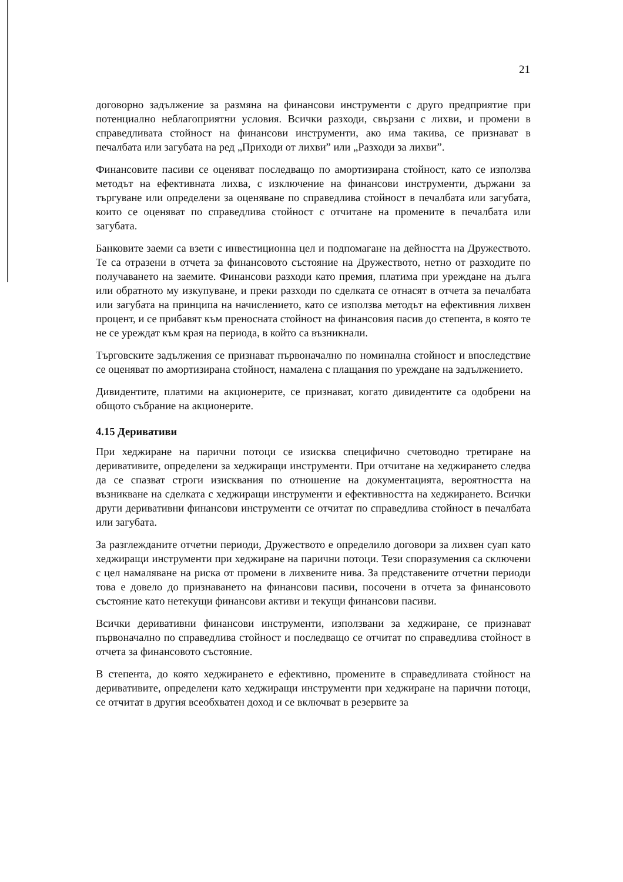21
договорно задължение за размяна на финансови инструменти с друго предприятие при потенциално неблагоприятни условия. Всички разходи, свързани с лихви, и промени в справедливата стойност на финансови инструменти, ако има такива, се признават в печалбата или загубата на ред „Приходи от лихви” или „Разходи за лихви”.
Финансовите пасиви се оценяват последващо по амортизирана стойност, като се използва методът на ефективната лихва, с изключение на финансови инструменти, държани за търгуване или определени за оценяване по справедлива стойност в печалбата или загубата, които се оценяват по справедлива стойност с отчитане на промените в печалбата или загубата.
Банковите заеми са взети с инвестиционна цел и подпомагане на дейността на Дружеството. Те са отразени в отчета за финансовото състояние на Дружеството, нетно от разходите по получаването на заемите. Финансови разходи като премия, платима при уреждане на дълга или обратното му изкупуване, и преки разходи по сделката се отнасят в отчета за печалбата или загубата на принципа на начислението, като се използва методът на ефективния лихвен процент, и се прибавят към преносната стойност на финансовия пасив до степента, в която те не се уреждат към края на периода, в който са възникнали.
Търговските задължения се признават първоначално по номинална стойност и впоследствие се оценяват по амортизирана стойност, намалена с плащания по уреждане на задължението.
Дивидентите, платими на акционерите, се признават, когато дивидентите са одобрени на общото събрание на акционерите.
4.15 Деривативи
При хеджиране на парични потоци се изисква специфично счетоводно третиране на деривативите, определени за хеджиращи инструменти. При отчитане на хеджирането следва да се спазват строги изисквания по отношение на документацията, вероятността на възникване на сделката с хеджиращи инструменти и ефективността на хеджирането. Всички други деривативни финансови инструменти се отчитат по справедлива стойност в печалбата или загубата.
За разглежданите отчетни периоди, Дружеството е определило договори за лихвен суап като хеджиращи инструменти при хеджиране на парични потоци. Тези споразумения са сключени с цел намаляване на риска от промени в лихвените нива. За представените отчетни периоди това е довело до признаването на финансови пасиви, посочени в отчета за финансовото състояние като нетекущи финансови активи и текущи финансови пасиви.
Всички деривативни финансови инструменти, използвани за хеджиране, се признават първоначално по справедлива стойност и последващо се отчитат по справедлива стойност в отчета за финансовото състояние.
В степента, до която хеджирането е ефективно, промените в справедливата стойност на деривативите, определени като хеджиращи инструменти при хеджиране на парични потоци, се отчитат в другия всеобхватен доход и се включват в резервите за